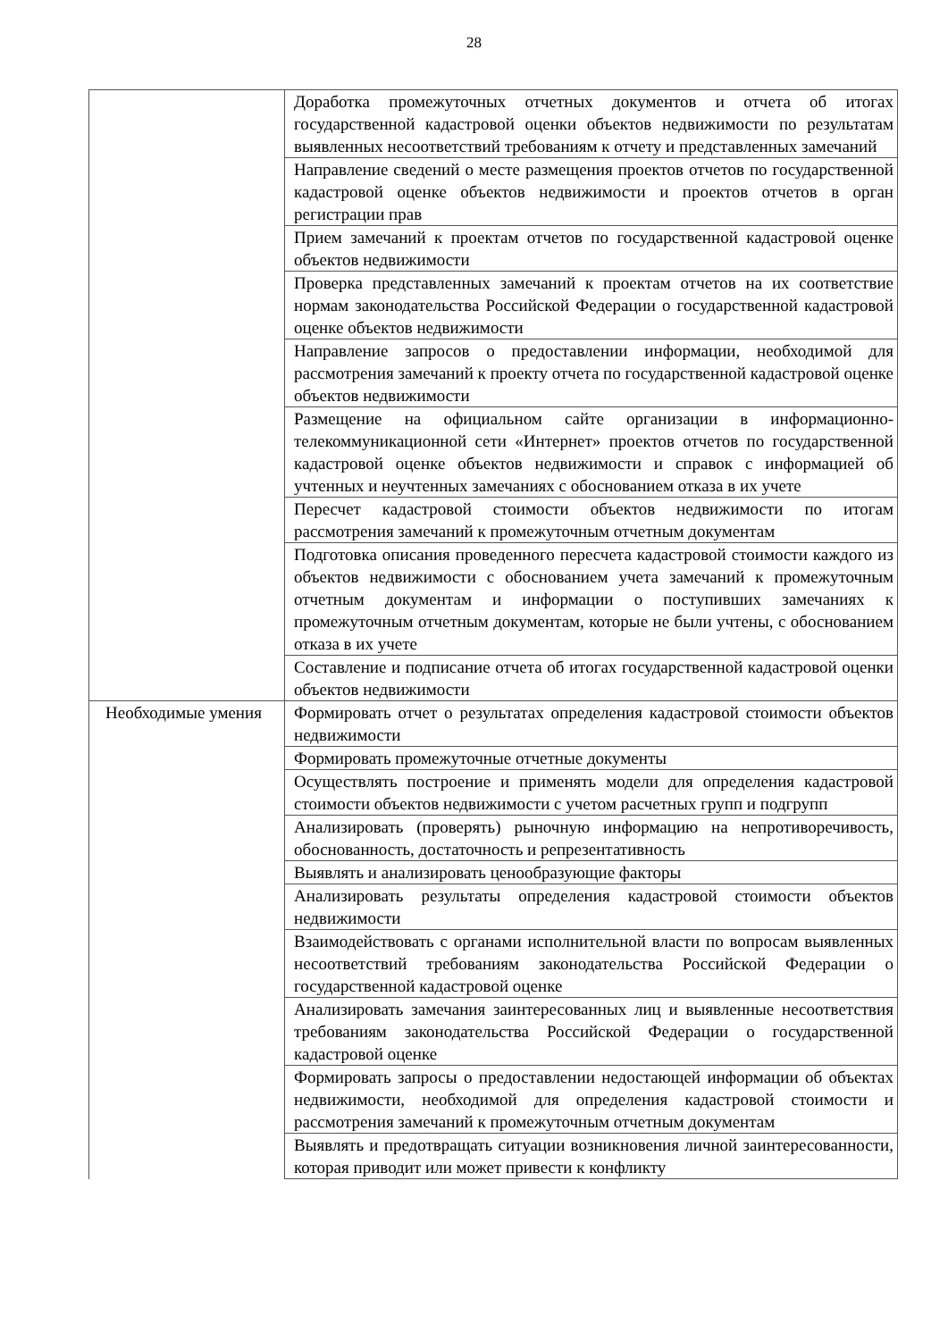28
| | Доработка промежуточных отчетных документов и отчета об итогах государственной кадастровой оценки объектов недвижимости по результатам выявленных несоответствий требованиям к отчету и представленных замечаний |
| | Направление сведений о месте размещения проектов отчетов по государственной кадастровой оценке объектов недвижимости и проектов отчетов в орган регистрации прав |
| | Прием замечаний к проектам отчетов по государственной кадастровой оценке объектов недвижимости |
| | Проверка представленных замечаний к проектам отчетов на их соответствие нормам законодательства Российской Федерации о государственной кадастровой оценке объектов недвижимости |
| | Направление запросов о предоставлении информации, необходимой для рассмотрения замечаний к проекту отчета по государственной кадастровой оценке объектов недвижимости |
| | Размещение на официальном сайте организации в информационно-телекоммуникационной сети «Интернет» проектов отчетов по государственной кадастровой оценке объектов недвижимости и справок с информацией об учтенных и неучтенных замечаниях с обоснованием отказа в их учете |
| | Пересчет кадастровой стоимости объектов недвижимости по итогам рассмотрения замечаний к промежуточным отчетным документам |
| | Подготовка описания проведенного пересчета кадастровой стоимости каждого из объектов недвижимости с обоснованием учета замечаний к промежуточным отчетным документам и информации о поступивших замечаниях к промежуточным отчетным документам, которые не были учтены, с обоснованием отказа в их учете |
| | Составление и подписание отчета об итогах государственной кадастровой оценки объектов недвижимости |
| Необходимые умения | Формировать отчет о результатах определения кадастровой стоимости объектов недвижимости |
| | Формировать промежуточные отчетные документы |
| | Осуществлять построение и применять модели для определения кадастровой стоимости объектов недвижимости с учетом расчетных групп и подгрупп |
| | Анализировать (проверять) рыночную информацию на непротиворечивость, обоснованность, достаточность и репрезентативность |
| | Выявлять и анализировать ценообразующие факторы |
| | Анализировать результаты определения кадастровой стоимости объектов недвижимости |
| | Взаимодействовать с органами исполнительной власти по вопросам выявленных несоответствий требованиям законодательства Российской Федерации о государственной кадастровой оценке |
| | Анализировать замечания заинтересованных лиц и выявленные несоответствия требованиям законодательства Российской Федерации о государственной кадастровой оценке |
| | Формировать запросы о предоставлении недостающей информации об объектах недвижимости, необходимой для определения кадастровой стоимости и рассмотрения замечаний к промежуточным отчетным документам |
| | Выявлять и предотвращать ситуации возникновения личной заинтересованности, которая приводит или может привести к конфликту |